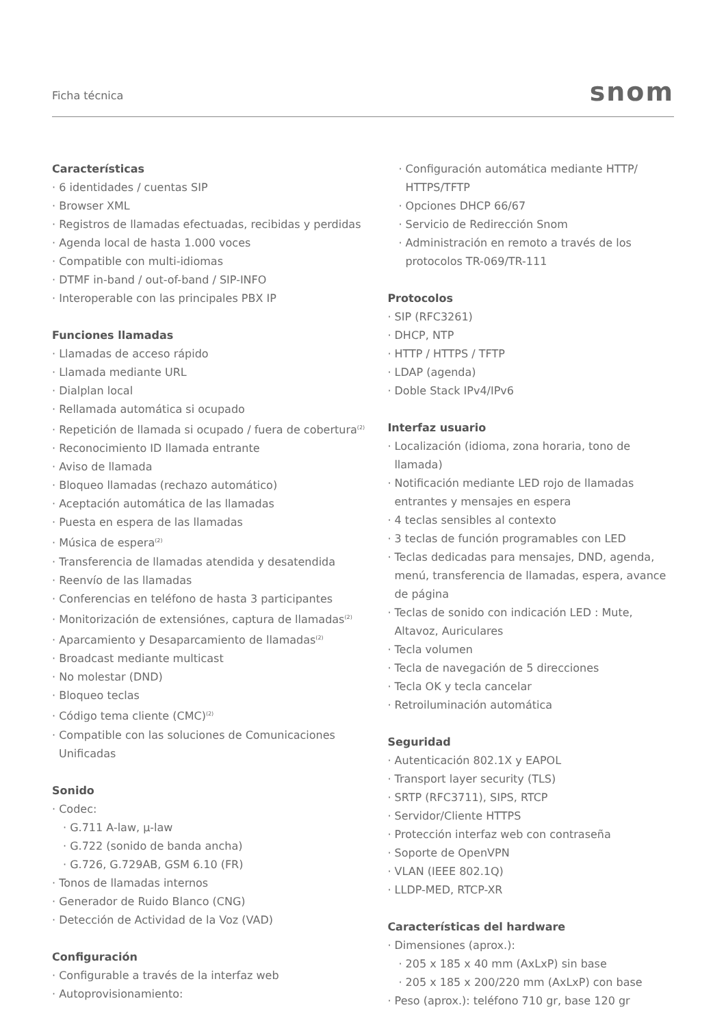Ficha técnica
snom
Características
· 6 identidades / cuentas SIP
· Browser XML
· Registros de llamadas efectuadas, recibidas y perdidas
· Agenda local de hasta 1.000 voces
· Compatible con multi-idiomas
· DTMF in-band / out-of-band / SIP-INFO
· Interoperable con las principales PBX IP
Funciones llamadas
· Llamadas de acceso rápido
· Llamada mediante URL
· Dialplan local
· Rellamada automática si ocupado
· Repetición de llamada si ocupado / fuera de cobertura<sup>(2)</sup>
· Reconocimiento ID llamada entrante
· Aviso de llamada
· Bloqueo llamadas (rechazo automático)
· Aceptación automática de las llamadas
· Puesta en espera de las llamadas
· Música de espera<sup>(2)</sup>
· Transferencia de llamadas atendida y desatendida
· Reenvío de las llamadas
· Conferencias en teléfono de hasta 3 participantes
· Monitorización de extensiónes, captura de llamadas<sup>(2)</sup>
· Aparcamiento y Desaparcamiento de llamadas<sup>(2)</sup>
· Broadcast mediante multicast
· No molestar (DND)
· Bloqueo teclas
· Código tema cliente (CMC)<sup>(2)</sup>
· Compatible con las soluciones de Comunicaciones Unificadas
Sonido
· Codec:
· G.711 A-law, µ-law
· G.722 (sonido de banda ancha)
· G.726, G.729AB, GSM 6.10 (FR)
· Tonos de llamadas internos
· Generador de Ruido Blanco (CNG)
· Detección de Actividad de la Voz (VAD)
Configuración
· Configurable a través de la interfaz web
· Autoprovisionamiento:
· Configuración automática mediante HTTP/ HTTPS/TFTP
· Opciones DHCP 66/67
· Servicio de Redirección Snom
· Administración en remoto a través de los protocolos TR-069/TR-111
Protocolos
· SIP (RFC3261)
· DHCP, NTP
· HTTP / HTTPS / TFTP
· LDAP (agenda)
· Doble Stack IPv4/IPv6
Interfaz usuario
· Localización (idioma, zona horaria, tono de llamada)
· Notificación mediante LED rojo de llamadas entrantes y mensajes en espera
· 4 teclas sensibles al contexto
· 3 teclas de función programables con LED
· Teclas dedicadas para mensajes, DND, agenda, menú, transferencia de llamadas, espera, avance de página
· Teclas de sonido con indicación LED : Mute, Altavoz, Auriculares
· Tecla volumen
· Tecla de navegación de 5 direcciones
· Tecla OK y tecla cancelar
· Retroiluminación automática
Seguridad
· Autenticación 802.1X y EAPOL
· Transport layer security (TLS)
· SRTP (RFC3711), SIPS, RTCP
· Servidor/Cliente HTTPS
· Protección interfaz web con contraseña
· Soporte de OpenVPN
· VLAN (IEEE 802.1Q)
· LLDP-MED, RTCP-XR
Características del hardware
· Dimensiones (aprox.):
· 205 x 185 x 40 mm (AxLxP) sin base
· 205 x 185 x 200/220 mm (AxLxP) con base
· Peso (aprox.): teléfono 710 gr, base 120 gr